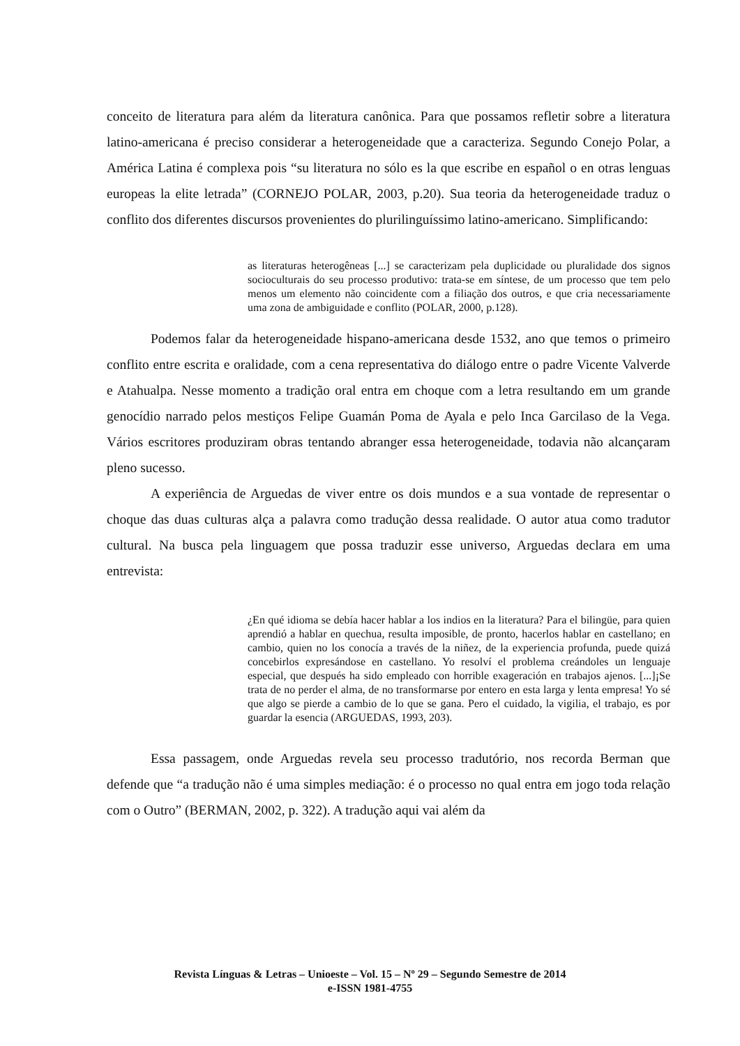conceito de literatura para além da literatura canônica. Para que possamos refletir sobre a literatura latino-americana é preciso considerar a heterogeneidade que a caracteriza. Segundo Conejo Polar, a América Latina é complexa pois “su literatura no sólo es la que escribe en español o en otras lenguas europeas la elite letrada” (CORNEJO POLAR, 2003, p.20). Sua teoria da heterogeneidade traduz o conflito dos diferentes discursos provenientes do plurilinguíssimo latino-americano. Simplificando:
as literaturas heterogêneas [...] se caracterizam pela duplicidade ou pluralidade dos signos socioculturais do seu processo produtivo: trata-se em síntese, de um processo que tem pelo menos um elemento não coincidente com a filiação dos outros, e que cria necessariamente uma zona de ambiguidade e conflito (POLAR, 2000, p.128).
Podemos falar da heterogeneidade hispano-americana desde 1532, ano que temos o primeiro conflito entre escrita e oralidade, com a cena representativa do diálogo entre o padre Vicente Valverde e Atahualpa. Nesse momento a tradição oral entra em choque com a letra resultando em um grande genocídio narrado pelos mestiços Felipe Guamán Poma de Ayala e pelo Inca Garcilaso de la Vega. Vários escritores produziram obras tentando abranger essa heterogeneidade, todavia não alcançaram pleno sucesso.
A experiência de Arguedas de viver entre os dois mundos e a sua vontade de representar o choque das duas culturas alça a palavra como tradução dessa realidade. O autor atua como tradutor cultural. Na busca pela linguagem que possa traduzir esse universo, Arguedas declara em uma entrevista:
¿En qué idioma se debía hacer hablar a los indios en la literatura? Para el bilingüe, para quien aprendió a hablar en quechua, resulta imposible, de pronto, hacerlos hablar en castellano; en cambio, quien no los conocía a través de la niñez, de la experiencia profunda, puede quizá concebirlos expresándose en castellano. Yo resolví el problema creándoles un lenguaje especial, que después ha sido empleado con horrible exageración en trabajos ajenos. [...]¡Se trata de no perder el alma, de no transformarse por entero en esta larga y lenta empresa! Yo sé que algo se pierde a cambio de lo que se gana. Pero el cuidado, la vigilia, el trabajo, es por guardar la esencia (ARGUEDAS, 1993, 203).
Essa passagem, onde Arguedas revela seu processo tradutório, nos recorda Berman que defende que “a tradução não é uma simples mediação: é o processo no qual entra em jogo toda relação com o Outro” (BERMAN, 2002, p. 322). A tradução aqui vai além da
Revista Línguas & Letras – Unioeste – Vol. 15 – Nº 29 – Segundo Semestre de 2014
e-ISSN 1981-4755